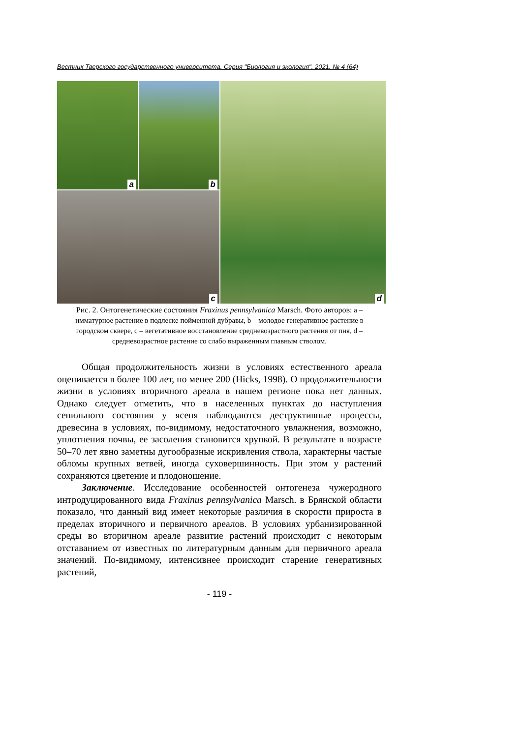Вестник Тверского государственного университета. Серия "Биология и экология". 2021. № 4 (64)
a
b
d
c
Рис. 2. Онтогенетические состояния Fraxinus pennsylvanica Marsch. Фото авторов: a – имматурное растение в подлеске пойменной дубравы, b – молодое генеративное растение в городском сквере, c – вегетативное восстановление средневозрастного растения от пня, d – средневозрастное растение со слабо выраженным главным стволом.
Общая продолжительность жизни в условиях естественного ареала оценивается в более 100 лет, но менее 200 (Hicks, 1998). О продолжительности жизни в условиях вторичного ареала в нашем регионе пока нет данных. Однако следует отметить, что в населенных пунктах до наступления сенильного состояния у ясеня наблюдаются деструктивные процессы, древесина в условиях, по-видимому, недостаточного увлажнения, возможно, уплотнения почвы, ее засоления становится хрупкой. В результате в возрасте 50–70 лет явно заметны дугообразные искривления ствола, характерны частые обломы крупных ветвей, иногда суховершинность. При этом у растений сохраняются цветение и плодоношение.
Заключение. Исследование особенностей онтогенеза чужеродного интродуцированного вида Fraxinus pennsylvanica Marsch. в Брянской области показало, что данный вид имеет некоторые различия в скорости прироста в пределах вторичного и первичного ареалов. В условиях урбанизированной среды во вторичном ареале развитие растений происходит с некоторым отставанием от известных по литературным данным для первичного ареала значений. По-видимому, интенсивнее происходит старение генеративных растений,
- 119 -